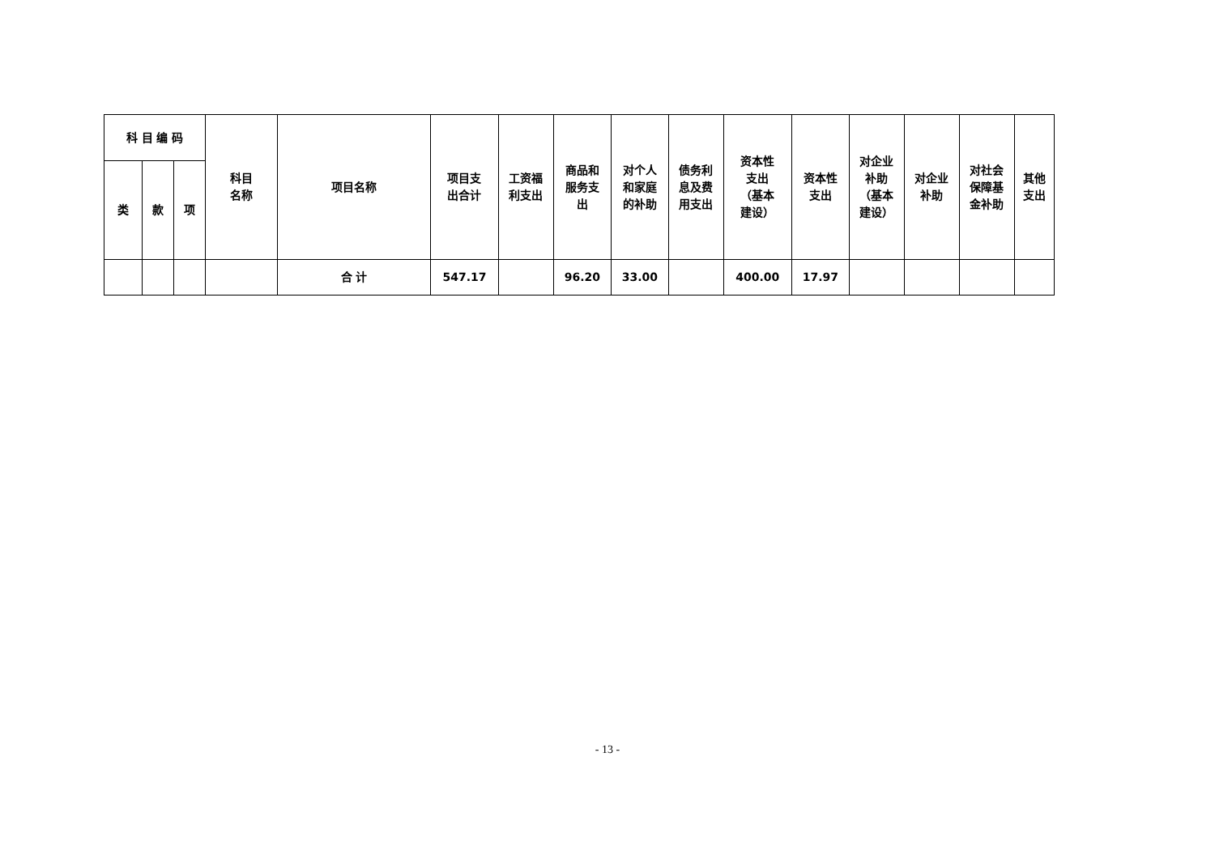| 科 目 编 码 | | | 科目 名称 | 项目名称 | 项目支 出合计 | 工资福 利支出 | 商品和 服务支 出 | 对个人 和家庭 的补助 | 债务利 息及费 用支出 | 资本性 支出 （基本 建设） | 资本性 支出 | 对企业 补助 （基本 建设） | 对企业 补助 | 对社会 保障基 金补助 | 其他 支出 |
| --- | --- | --- | --- | --- | --- | --- | --- | --- | --- | --- | --- | --- | --- | --- | --- |
| 类 | 款 | 项 | | | | | | | | | | | | | |
| | | | | 合 计 | 547.17 | | 96.20 | 33.00 | | 400.00 | 17.97 | | | | |
- 13 -